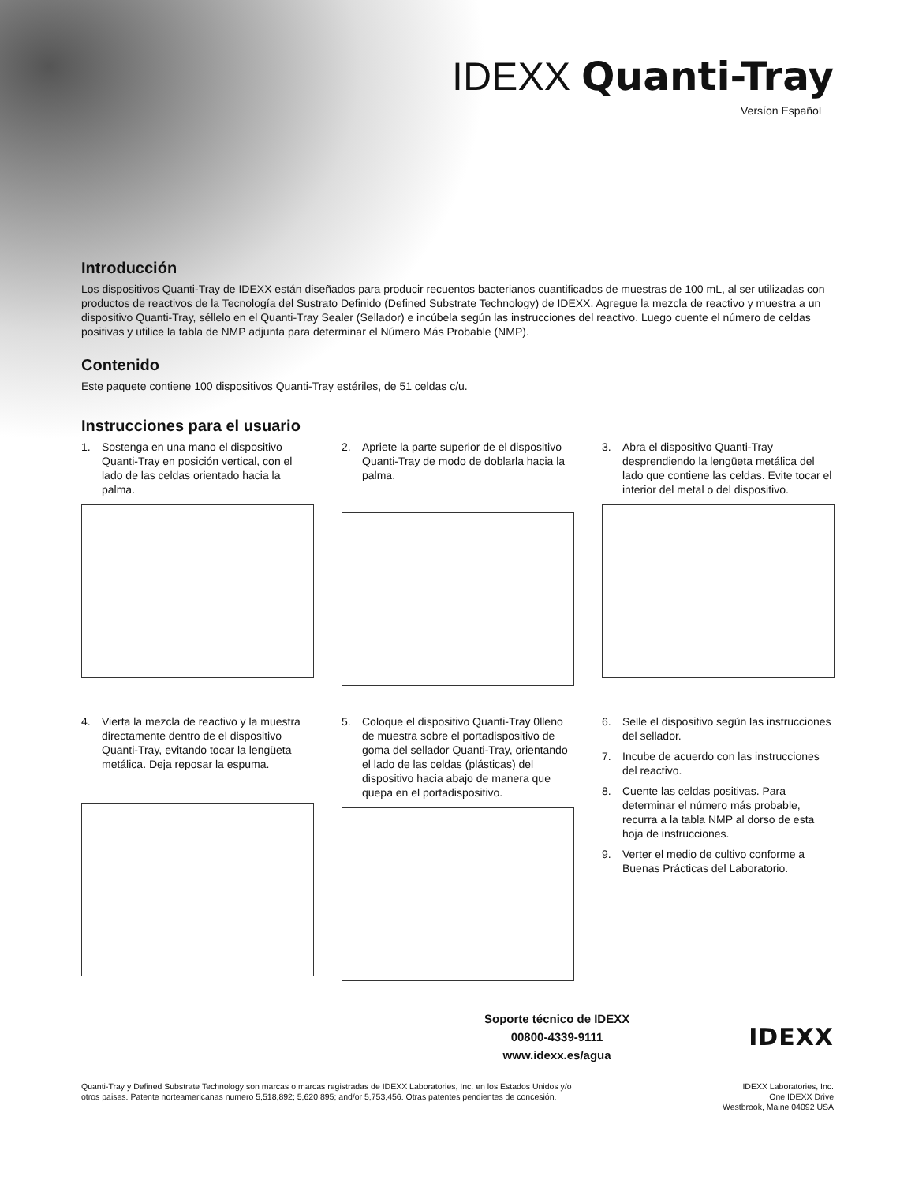IDEXX Quanti-Tray
Versíon Español
Introducción
Los dispositivos Quanti-Tray de IDEXX están diseñados para producir recuentos bacterianos cuantificados de muestras de 100 mL, al ser utilizadas con productos de reactivos de la Tecnología del Sustrato Definido (Defined Substrate Technology) de IDEXX. Agregue la mezcla de reactivo y muestra a un dispositivo Quanti-Tray, séllelo en el Quanti-Tray Sealer (Sellador) e incúbela según las instrucciones del reactivo. Luego cuente el número de celdas positivas y utilice la tabla de NMP adjunta para determinar el Número Más Probable (NMP).
Contenido
Este paquete contiene 100 dispositivos Quanti-Tray estériles, de 51 celdas c/u.
Instrucciones para el usuario
1. Sostenga en una mano el dispositivo Quanti-Tray en posición vertical, con el lado de las celdas orientado hacia la palma.
2. Apriete la parte superior de el dispositivo Quanti-Tray de modo de doblarla hacia la palma.
3. Abra el dispositivo Quanti-Tray desprendiendo la lengüeta metálica del lado que contiene las celdas. Evite tocar el interior del metal o del dispositivo.
4. Vierta la mezcla de reactivo y la muestra directamente dentro de el dispositivo Quanti-Tray, evitando tocar la lengüeta metálica. Deja reposar la espuma.
5. Coloque el dispositivo Quanti-Tray 0lleno de muestra sobre el portadispositivo de goma del sellador Quanti-Tray, orientando el lado de las celdas (plásticas) del dispositivo hacia abajo de manera que quepa en el portadispositivo.
6. Selle el dispositivo según las instrucciones del sellador.
7. Incube de acuerdo con las instrucciones del reactivo.
8. Cuente las celdas positivas. Para determinar el número más probable, recurra a la tabla NMP al dorso de esta hoja de instrucciones.
9. Verter el medio de cultivo conforme a Buenas Prácticas del Laboratorio.
Soporte técnico de IDEXX
00800-4339-9111
www.idexx.es/agua
IDEXX
Quanti-Tray y Defined Substrate Technology son marcas o marcas registradas de IDEXX Laboratories, Inc. en los Estados Unidos y/o otros paises. Patente norteamericanas numero 5,518,892; 5,620,895; and/or 5,753,456. Otras patentes pendientes de concesión.
IDEXX Laboratories, Inc.
One IDEXX Drive
Westbrook, Maine 04092 USA